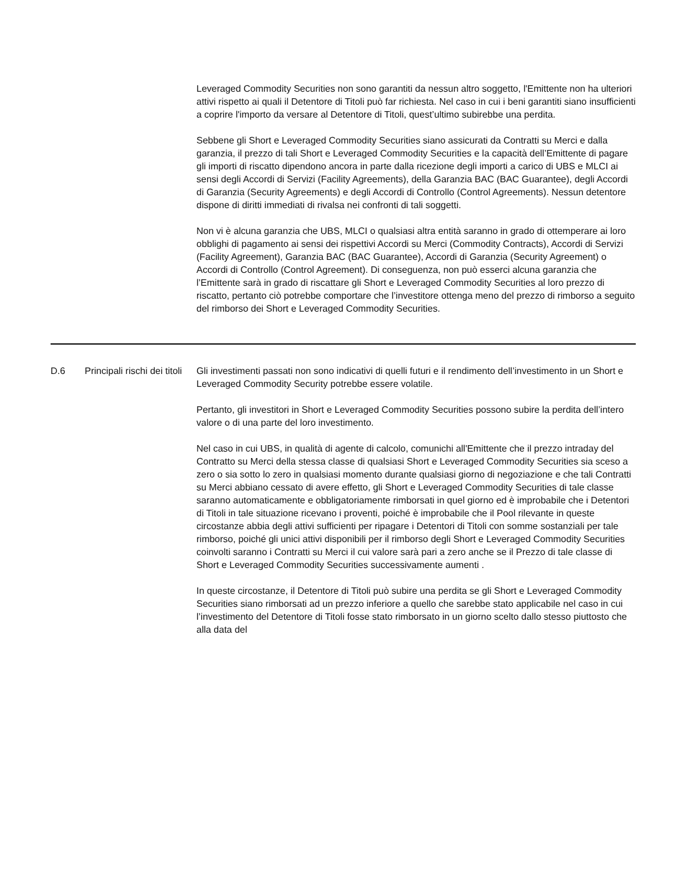| | | Leveraged Commodity Securities non sono garantiti da nessun altro soggetto, l'Emittente non ha ulteriori attivi rispetto ai quali il Detentore di Titoli può far richiesta. Nel caso in cui i beni garantiti siano insufficienti a coprire l'importo da versare al Detentore di Titoli, quest’ultimo subirebbe una perdita. Sebbene gli Short e Leveraged Commodity Securities siano assicurati da Contratti su Merci e dalla garanzia, il prezzo di tali Short e Leveraged Commodity Securities e la capacità dell’Emittente di pagare gli importi di riscatto dipendono ancora in parte dalla ricezione degli importi a carico di UBS e MLCI ai sensi degli Accordi di Servizi (Facility Agreements), della Garanzia BAC (BAC Guarantee), degli Accordi di Garanzia (Security Agreements) e degli Accordi di Controllo (Control Agreements). Nessun detentore dispone di diritti immediati di rivalsa nei confronti di tali soggetti. Non vi è alcuna garanzia che UBS, MLCI o qualsiasi altra entità saranno in grado di ottemperare ai loro obblighi di pagamento ai sensi dei rispettivi Accordi su Merci (Commodity Contracts), Accordi di Servizi (Facility Agreement), Garanzia BAC (BAC Guarantee), Accordi di Garanzia (Security Agreement) o Accordi di Controllo (Control Agreement). Di conseguenza, non può esserci alcuna garanzia che l’Emittente sarà in grado di riscattare gli Short e Leveraged Commodity Securities al loro prezzo di riscatto, pertanto ciò potrebbe comportare che l’investitore ottenga meno del prezzo di rimborso a seguito del rimborso dei Short e Leveraged Commodity Securities. |
| D.6 | Principali rischi dei titoli | Gli investimenti passati non sono indicativi di quelli futuri e il rendimento dell’investimento in un Short e Leveraged Commodity Security potrebbe essere volatile. Pertanto, gli investitori in Short e Leveraged Commodity Securities possono subire la perdita dell’intero valore o di una parte del loro investimento. Nel caso in cui UBS, in qualità di agente di calcolo, comunichi all'Emittente che il prezzo intraday del Contratto su Merci della stessa classe di qualsiasi Short e Leveraged Commodity Securities sia sceso a zero o sia sotto lo zero in qualsiasi momento durante qualsiasi giorno di negoziazione e che tali Contratti su Merci abbiano cessato di avere effetto, gli Short e Leveraged Commodity Securities di tale classe saranno automaticamente e obbligatoriamente rimborsati in quel giorno ed è improbabile che i Detentori di Titoli in tale situazione ricevano i proventi, poiché è improbabile che il Pool rilevante in queste circostanze abbia degli attivi sufficienti per ripagare i Detentori di Titoli con somme sostanziali per tale rimborso, poiché gli unici attivi disponibili per il rimborso degli Short e Leveraged Commodity Securities coinvolti saranno i Contratti su Merci il cui valore sarà pari a zero anche se il Prezzo di tale classe di Short e Leveraged Commodity Securities successivamente aumenti . In queste circostanze, il Detentore di Titoli può subire una perdita se gli Short e Leveraged Commodity Securities siano rimborsati ad un prezzo inferiore a quello che sarebbe stato applicabile nel caso in cui l’investimento del Detentore di Titoli fosse stato rimborsato in un giorno scelto dallo stesso piuttosto che alla data del |